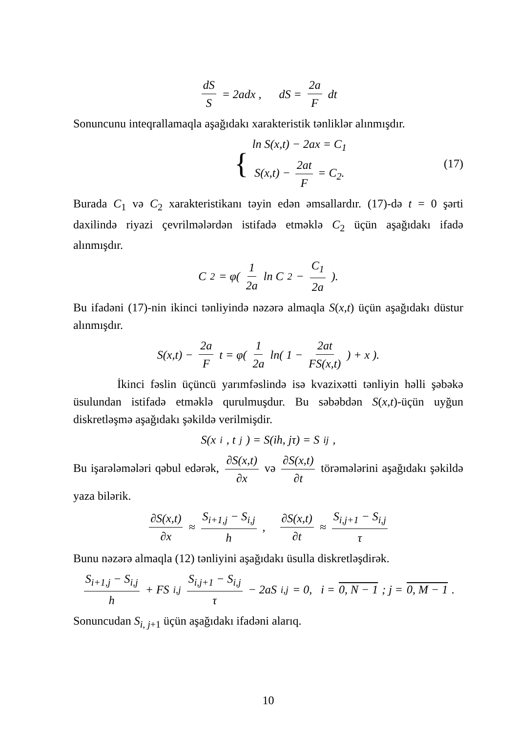dS S = 2adx , dS = 2a F dt
Sonuncunu inteqrallamaqla aşağıdakı xarakteristik tənliklər alınmışdır.
{ ln S(x,t) − 2ax = C<sub>1</sub>
S(x,t) − 2at F = C<sub>2</sub>. (17)
Burada C<sub>1</sub> və C<sub>2</sub> xarakteristikanı təyin edən əmsallardır. (17)-də t = 0 şərti daxilində riyazi çevrilmələrdən istifadə etməklə C<sub>2</sub> üçün aşağıdakı ifadə alınmışdır.
C<sub>2</sub> = φ( 1 2a ln C<sub>2</sub> − C<sub>1</sub> 2a ).
Bu ifadəni (17)-nin ikinci tənliyində nəzərə almaqla S(x,t) üçün aşağıdakı düstur alınmışdır.
S(x,t) − 2a F t = φ( 1 2a ln( 1 − 2at FS(x,t) ) + x ).
İkinci fəslin üçüncü yarımfəslində isə kvazixətti tənliyin həlli şəbəkə üsulundan istifadə etməklə qurulmuşdur. Bu səbəbdən S(x,t)-üçün uyğun diskretləşmə aşağıdakı şəkildə verilmişdir.
S(x<sub>i</sub>, t<sub>j</sub>) = S(ih, jτ) = S<sub>ij</sub> ,
Bu işarələmələri qəbul edərək, ∂S(x,t) ∂x və ∂S(x,t) ∂t törəmələrini aşağıdakı şəkildə yaza bilərik.
∂S(x,t) ∂x ≈ S<sub>i+1,j</sub> − S<sub>i,j</sub> h , ∂S(x,t) ∂t ≈ S<sub>i,j+1</sub> − S<sub>i,j</sub> τ
Bunu nəzərə almaqla (12) tənliyini aşağıdakı üsulla diskretləşdirək.
S<sub>i+1,j</sub> − S<sub>i,j</sub> h + FS<sub>i,j</sub> S<sub>i,j+1</sub> − S<sub>i,j</sub> τ − 2aS<sub>i,j</sub> = 0, i = 0, N − 1; j = 0, M − 1.
Sonuncudan S<sub>i, j+1</sub> üçün aşağıdakı ifadəni alarıq.
10